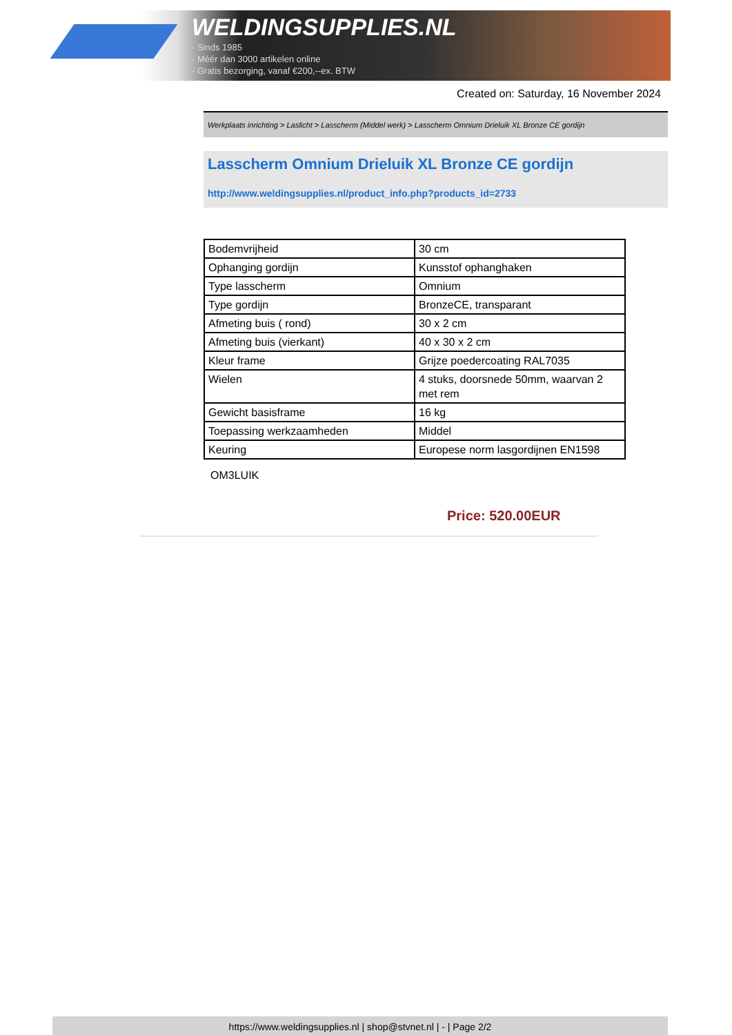WELDINGSUPPLIES.NL
- Sinds 1985
- Méér dan 3000 artikelen online
- Gratis bezorging, vanaf €200,--ex. BTW
Created on: Saturday, 16 November 2024
Werkplaats inrichting > Laslicht > Lasscherm (Middel werk) > Lasscherm Omnium Drieluik XL Bronze CE gordijn
Lasscherm Omnium Drieluik XL Bronze CE gordijn
http://www.weldingsupplies.nl/product_info.php?products_id=2733
| Bodemvrijheid | 30 cm |
| Ophanging gordijn | Kunsstof ophanghaken |
| Type lasscherm | Omnium |
| Type gordijn | BronzeCE, transparant |
| Afmeting buis ( rond) | 30 x 2 cm |
| Afmeting buis (vierkant) | 40 x 30 x 2 cm |
| Kleur frame | Grijze poedercoating RAL7035 |
| Wielen | 4 stuks, doorsnede 50mm, waarvan 2 met rem |
| Gewicht basisframe | 16 kg |
| Toepassing werkzaamheden | Middel |
| Keuring | Europese norm lasgordijnen EN1598 |
OM3LUIK
Price: 520.00EUR
https://www.weldingsupplies.nl | shop@stvnet.nl | - | Page 2/2